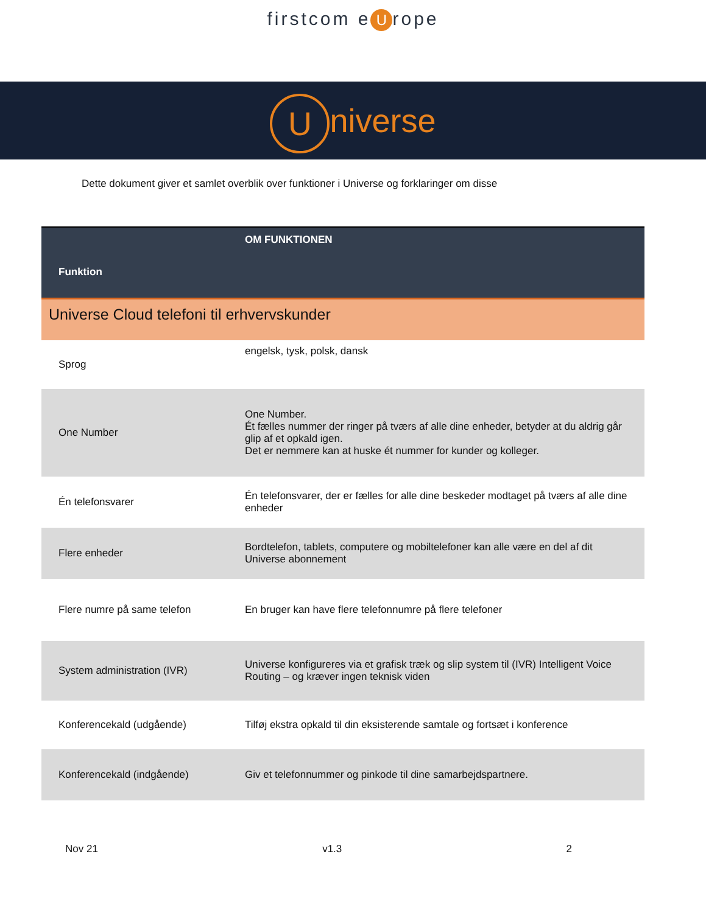firstcom e U rope
Universe
Dette dokument giver et samlet overblik over funktioner i Universe og forklaringer om disse
| Funktion | OM FUNKTIONEN |
| --- | --- |
| Universe Cloud telefoni til erhvervskunder | |
| Sprog | engelsk, tysk, polsk, dansk |
| One Number | One Number. Ét fælles nummer der ringer på tværs af alle dine enheder, betyder at du aldrig går glip af et opkald igen. Det er nemmere kan at huske ét nummer for kunder og kolleger. |
| Én telefonsvarer | Én telefonsvarer, der er fælles for alle dine beskeder modtaget på tværs af alle dine enheder |
| Flere enheder | Bordtelefon, tablets, computere og mobiltelefoner kan alle være en del af dit Universe abonnement |
| Flere numre på same telefon | En bruger kan have flere telefonnumre på flere telefoner |
| System administration (IVR) | Universe konfigureres via et grafisk træk og slip system til (IVR) Intelligent Voice Routing – og kræver ingen teknisk viden |
| Konferencekald (udgående) | Tilføj ekstra opkald til din eksisterende samtale og fortsæt i konference |
| Konferencekald (indgående) | Giv et telefonnummer og pinkode til dine samarbejdspartnere. |
Nov 21 v1.3 2